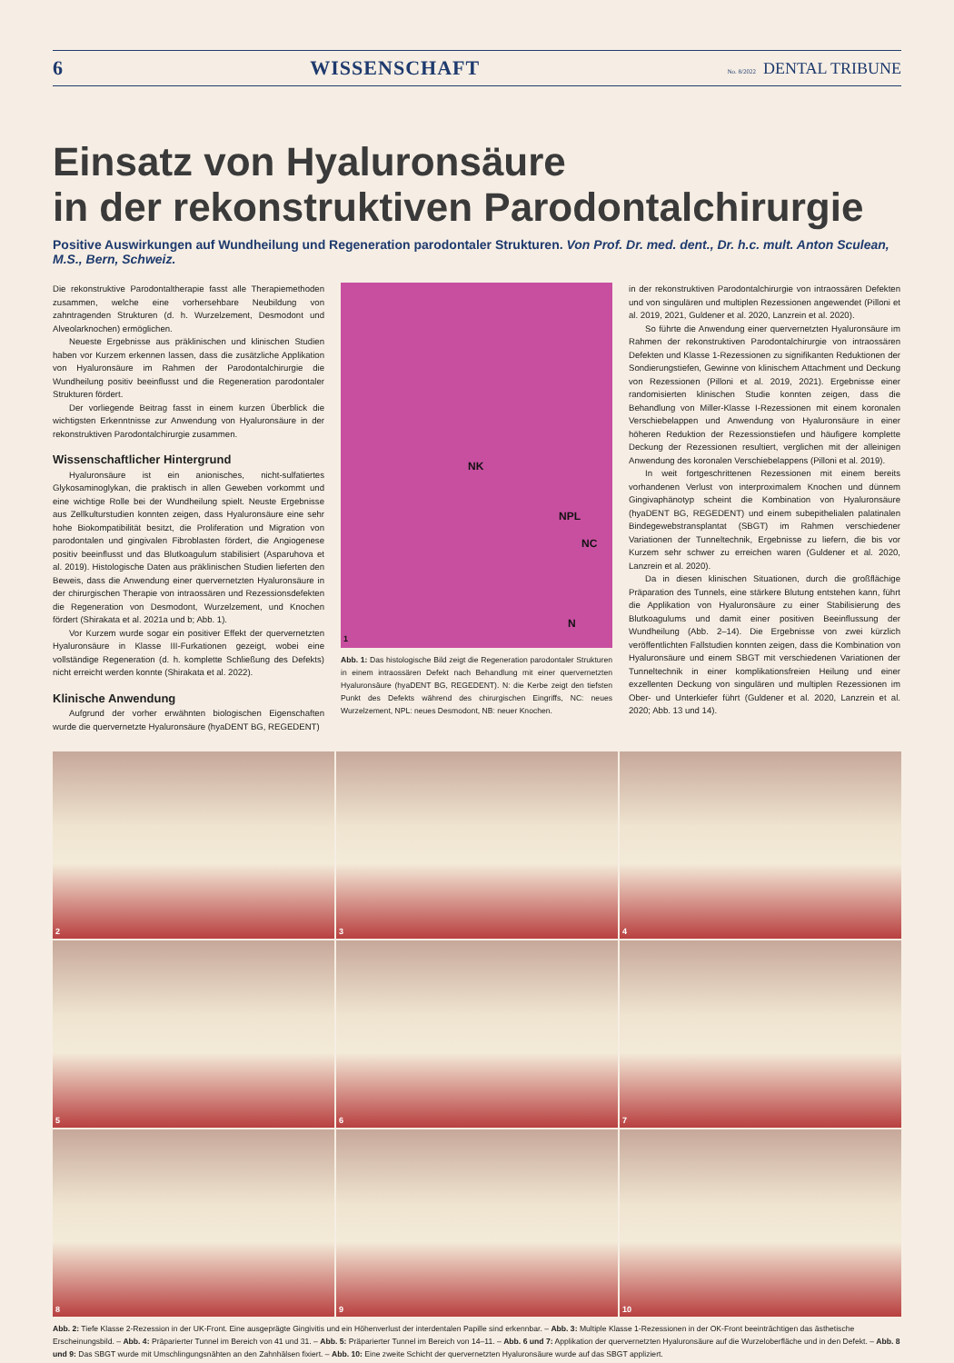6 WISSENSCHAFT No. 8/2022 DENTAL TRIBUNE
Einsatz von Hyaluronsäure
in der rekonstruktiven Parodontalchirurgie
Positive Auswirkungen auf Wundheilung und Regeneration parodontaler Strukturen. Von Prof. Dr. med. dent., Dr. h.c. mult. Anton Sculean, M.S., Bern, Schweiz.
Die rekonstruktive Parodontaltherapie fasst alle Therapiemethoden zusammen, welche eine vorhersehbare Neubildung von zahntragenden Strukturen (d. h. Wurzelzement, Desmodont und Alveolarknochen) ermöglichen.
Neueste Ergebnisse aus präklinischen und klinischen Studien haben vor Kurzem erkennen lassen, dass die zusätzliche Applikation von Hyaluronsäure im Rahmen der Parodontalchirurgie die Wundheilung positiv beeinflusst und die Regeneration parodontaler Strukturen fördert.
Der vorliegende Beitrag fasst in einem kurzen Überblick die wichtigsten Erkenntnisse zur Anwendung von Hyaluronsäure in der rekonstruktiven Parodontalchirurgie zusammen.
Wissenschaftlicher Hintergrund
Hyaluronsäure ist ein anionisches, nicht-sulfatiertes Glykosaminoglykan, die praktisch in allen Geweben vorkommt und eine wichtige Rolle bei der Wundheilung spielt. Neuste Ergebnisse aus Zellkulturstudien konnten zeigen, dass Hyaluronsäure eine sehr hohe Biokompatibilität besitzt, die Proliferation und Migration von parodontalen und gingivalen Fibroblasten fördert, die Angiogenese positiv beeinflusst und das Blutkoagulum stabilisiert (Asparuhova et al. 2019). Histologische Daten aus präklinischen Studien lieferten den Beweis, dass die Anwendung einer quervernetzten Hyaluronsäure in der chirurgischen Therapie von intraossären und Rezessionsdefekten die Regeneration von Desmodont, Wurzelzement, und Knochen fördert (Shirakata et al. 2021a und b; Abb. 1).
Vor Kurzem wurde sogar ein positiver Effekt der quervernetzten Hyaluronsäure in Klasse III-Furkationen gezeigt, wobei eine vollständige Regeneration (d. h. komplette Schließung des Defekts) nicht erreicht werden konnte (Shirakata et al. 2022).
Klinische Anwendung
Aufgrund der vorher erwähnten biologischen Eigenschaften wurde die quervernetzte Hyaluronsäure (hyaDENT BG, REGEDENT)
NK
NPL
NC
N
1
Abb. 1: Das histologische Bild zeigt die Regeneration parodontaler Strukturen in einem intraossären Defekt nach Behandlung mit einer quervernetzten Hyaluronsäure (hyaDENT BG, REGEDENT). N: die Kerbe zeigt den tiefsten Punkt des Defekts während des chirurgischen Eingriffs, NC: neues Wurzelzement, NPL: neues Desmodont, NB: neuer Knochen.
in der rekonstruktiven Parodontalchirurgie von intraossären Defekten und von singulären und multiplen Rezessionen angewendet (Pilloni et al. 2019, 2021, Guldener et al. 2020, Lanzrein et al. 2020).
So führte die Anwendung einer quervernetzten Hyaluronsäure im Rahmen der rekonstruktiven Parodontalchirurgie von intraossären Defekten und Klasse 1-Rezessionen zu signifikanten Reduktionen der Sondierungstiefen, Gewinne von klinischem Attachment und Deckung von Rezessionen (Pilloni et al. 2019, 2021). Ergebnisse einer randomisierten klinischen Studie konnten zeigen, dass die Behandlung von Miller-Klasse I-Rezessionen mit einem koronalen Verschiebelappen und Anwendung von Hyaluronsäure in einer höheren Reduktion der Rezessionstiefen und häufigere komplette Deckung der Rezessionen resultiert, verglichen mit der alleinigen Anwendung des koronalen Verschiebelappens (Pilloni et al. 2019).
In weit fortgeschrittenen Rezessionen mit einem bereits vorhandenen Verlust von interproximalem Knochen und dünnem Gingivaphänotyp scheint die Kombination von Hyaluronsäure (hyaDENT BG, REGEDENT) und einem subepithelialen palatinalen Bindegewebstransplantat (SBGT) im Rahmen verschiedener Variationen der Tunneltechnik, Ergebnisse zu liefern, die bis vor Kurzem sehr schwer zu erreichen waren (Guldener et al. 2020, Lanzrein et al. 2020).
Da in diesen klinischen Situationen, durch die großflächige Präparation des Tunnels, eine stärkere Blutung entstehen kann, führt die Applikation von Hyaluronsäure zu einer Stabilisierung des Blutkoagulums und damit einer positiven Beeinflussung der Wundheilung (Abb. 2–14). Die Ergebnisse von zwei kürzlich veröffentlichten Fallstudien konnten zeigen, dass die Kombination von Hyaluronsäure und einem SBGT mit verschiedenen Variationen der Tunneltechnik in einer komplikationsfreien Heilung und einer exzellenten Deckung von singulären und multiplen Rezessionen im Ober- und Unterkiefer führt (Guldener et al. 2020, Lanzrein et al. 2020; Abb. 13 und 14).
2
3
4
5
6
7
8
9
10
Abb. 2: Tiefe Klasse 2-Rezession in der UK-Front. Eine ausgeprägte Gingivitis und ein Höhenverlust der interdentalen Papille sind erkennbar. – Abb. 3: Multiple Klasse 1-Rezessionen in der OK-Front beeinträchtigen das ästhetische Erscheinungsbild. – Abb. 4: Präparierter Tunnel im Bereich von 41 und 31. – Abb. 5: Präparierter Tunnel im Bereich von 14–11. – Abb. 6 und 7: Applikation der quervernetzten Hyaluronsäure auf die Wurzeloberfläche und in den Defekt. – Abb. 8 und 9: Das SBGT wurde mit Umschlingungsnähten an den Zahnhälsen fixiert. – Abb. 10: Eine zweite Schicht der quervernetzten Hyaluronsäure wurde auf das SBGT appliziert.